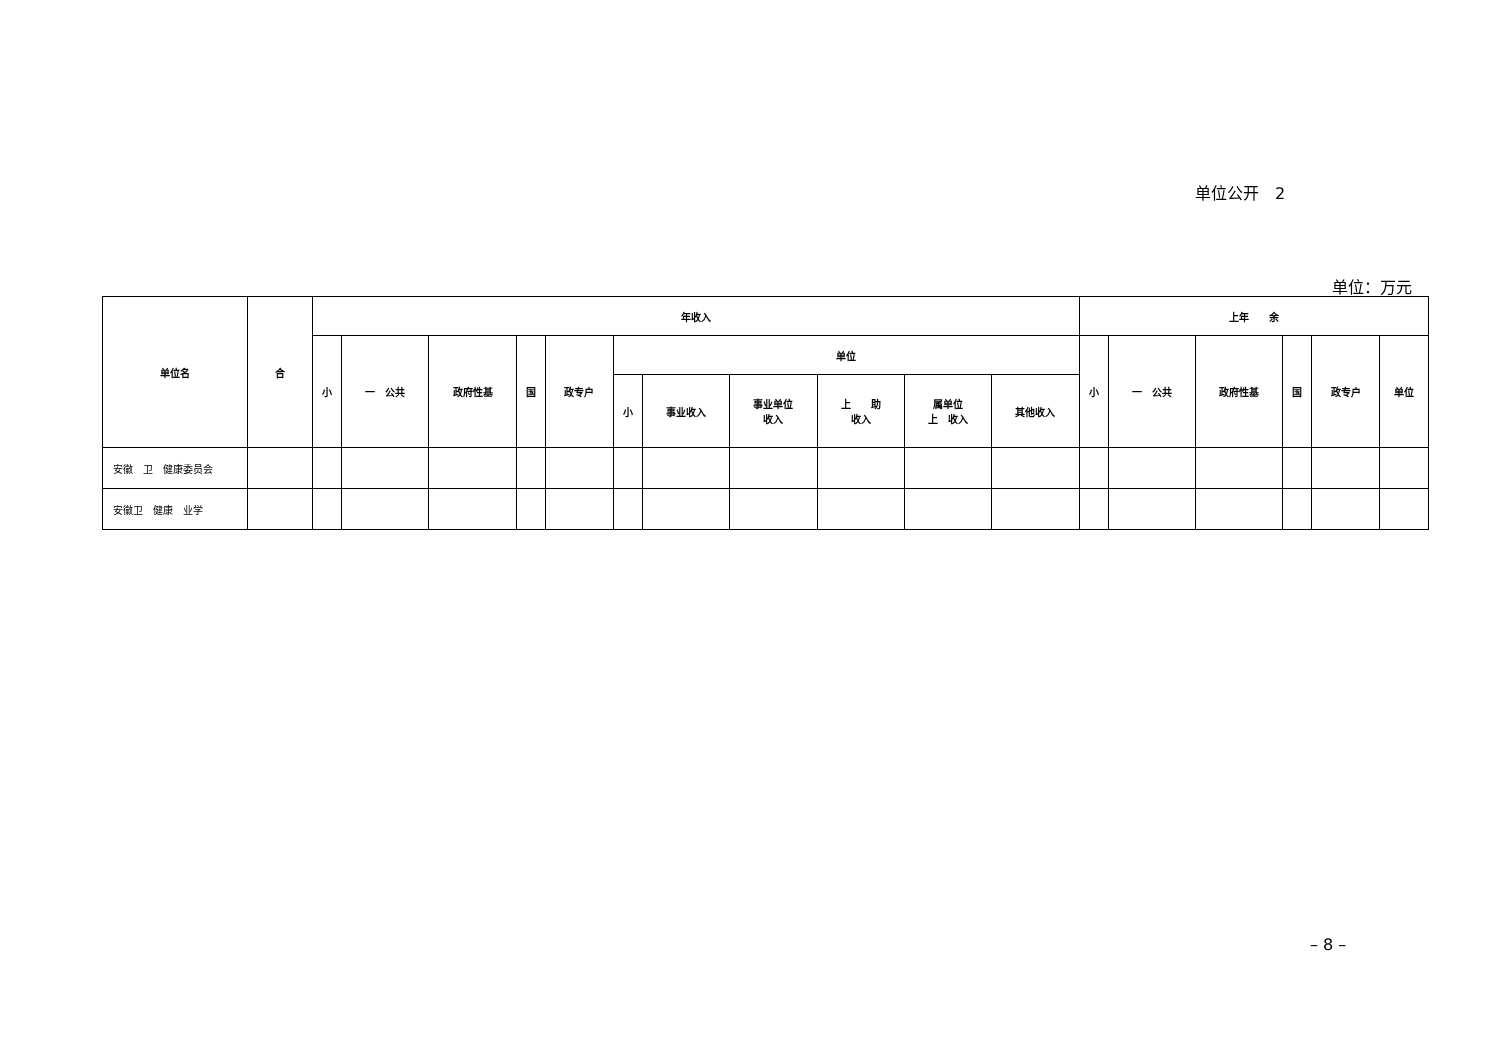单位公开　2
单位：万元
| 单位名 | 合 | 年收入 | | | | | | | | | | | 上年 余 | | | | | |
| --- | --- | --- | --- | --- | --- | --- | --- | --- | --- | --- | --- | --- | --- | --- | --- | --- | --- | --- |
| | | 小 | 一 公共 | 政府性基 | 国 | 政专户 | 单位 | | | | | | 小 | 一 公共 | 政府性基 | 国 | 政专户 | 单位 |
| | | | | | | | 小 | 事业收入 | 事业单位 收入 | 上 助 收入 | 属单位 上 收入 | 其他收入 | | | | | | |
| 安徽 卫 健康委员会 | | | | | | | | | | | | | | | | | | |
| 安徽卫 健康 业学 | | | | | | | | | | | | | | | | | | |
– 8 –